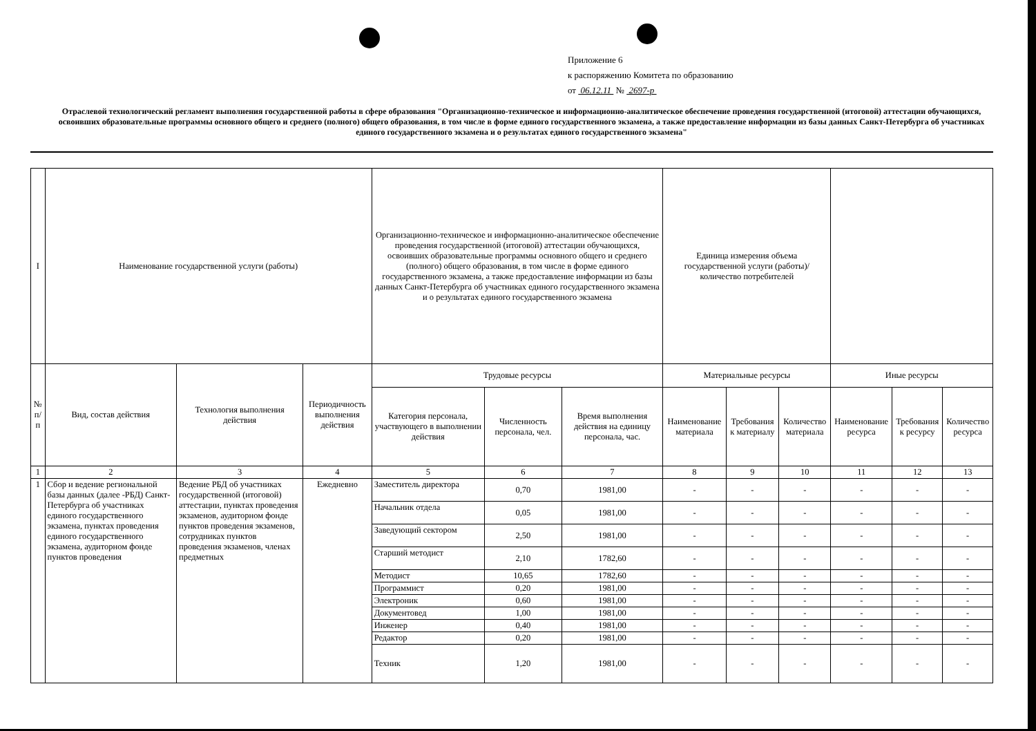Приложение 6
к распоряжению Комитета по образованию
от 06.12.11 № 2697-р
Отраслевой технологический регламент выполнения государственной работы в сфере образования "Организационно-техническое и информационно-аналитическое обеспечение проведения государственной (итоговой) аттестации обучающихся, освоивших образовательные программы основного общего и среднего (полного) общего образования, в том числе в форме единого государственного экзамена, а также предоставление информации из базы данных Санкт-Петербурга об участниках единого государственного экзамена и о результатах единого государственного экзамена"
| I | Наименование государственной услуги (работы) | | | Организационно-техническое и информационно-аналитическое обеспечение проведения государственной (итоговой) аттестации обучающихся, освоивших образовательные программы основного общего и среднего (полного) общего образования, в том числе в форме единого государственного экзамена, а также предоставление информации из базы данных Санкт-Петербурга об участниках единого государственного экзамена и о результатах единого государственного экзамена | | | Единица измерения объема государственной услуги (работы)/количество потребителей | | | | | |
| № п/п | Вид, состав действия | Технология выполнения действия | Периодичность выполнения действия | Трудовые ресурсы | | | Материальные ресурсы | | | Иные ресурсы | | |
| | | | | Категория персонала, участвующего в выполнении действия | Численность персонала, чел. | Время выполнения действия на единицу персонала, час. | Наименование материала | Требования к материалу | Количество материала | Наименование ресурса | Требования к ресурсу | Количество ресурса |
| 1 | 2 | 3 | 4 | 5 | 6 | 7 | 8 | 9 | 10 | 11 | 12 | 13 |
| 1 | Сбор и ведение региональной базы данных (далее -РБД) Санкт-Петербурга об участниках единого государственного экзамена, пунктах проведения единого государственного экзамена, аудиторном фонде пунктов проведения | Ведение РБД об участниках государственной (итоговой) аттестации, пунктах проведения экзаменов, аудиторном фонде пунктов проведения экзаменов, сотрудниках пунктов проведения экзаменов, членах предметных | Ежедневно | Заместитель директора | 0,70 | 1981,00 | - | - | - | - | - | - |
| | | | | Начальник отдела | 0,05 | 1981,00 | - | - | - | - | - | - |
| | | | | Заведующий сектором | 2,50 | 1981,00 | - | - | - | - | - | - |
| | | | | Старший методист | 2,10 | 1782,60 | - | - | - | - | - | - |
| | | | | Методист | 10,65 | 1782,60 | - | - | - | - | - | - |
| | | | | Программист | 0,20 | 1981,00 | - | - | - | - | - | - |
| | | | | Электроник | 0,60 | 1981,00 | - | - | - | - | - | - |
| | | | | Документовед | 1,00 | 1981,00 | - | - | - | - | - | - |
| | | | | Инженер | 0,40 | 1981,00 | - | - | - | - | - | - |
| | | | | Редактор | 0,20 | 1981,00 | - | - | - | - | - | - |
| | | | | Техник | 1,20 | 1981,00 | - | - | - | - | - | - |